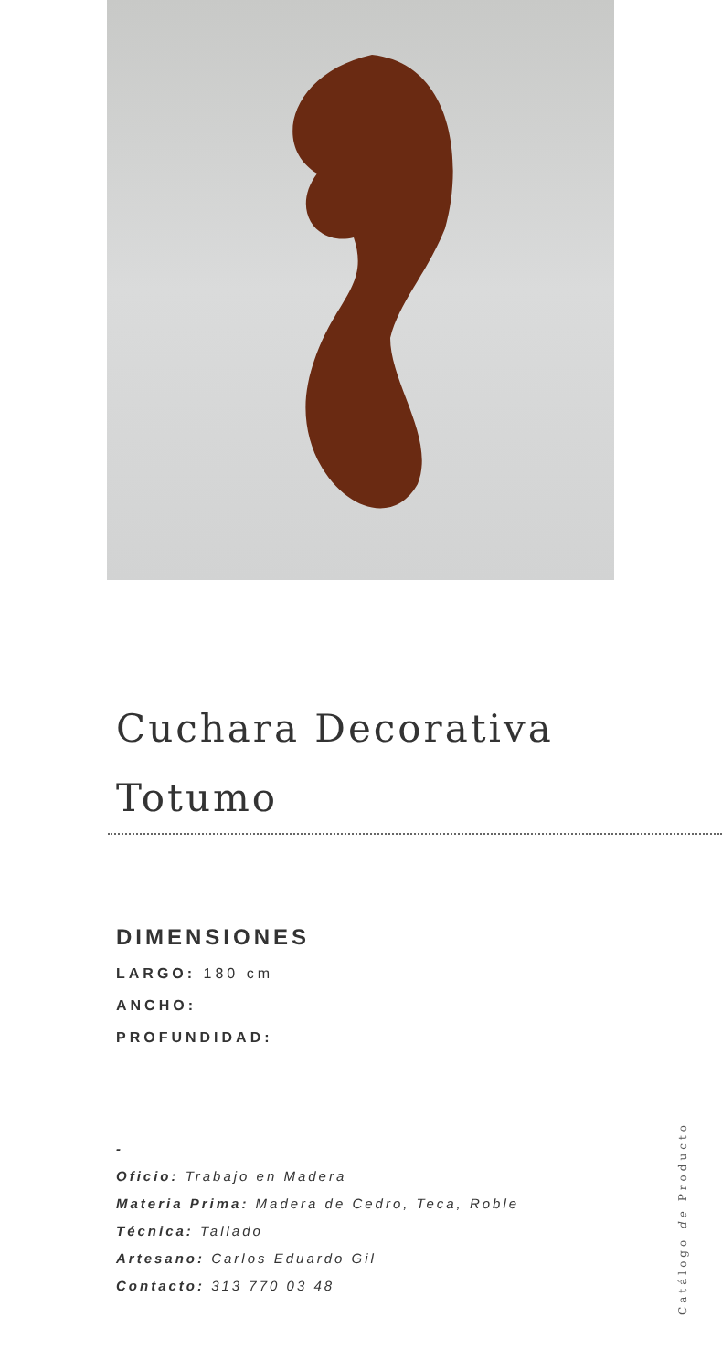Cuchara Decorativa Totumo
DIMENSIONES
LARGO: 180 cm
ANCHO:
PROFUNDIDAD:
-
Oficio: Trabajo en Madera
Materia Prima: Madera de Cedro, Teca, Roble
Técnica: Tallado
Artesano: Carlos Eduardo Gil
Contacto: 313 770 03 48
Catálogo de Producto